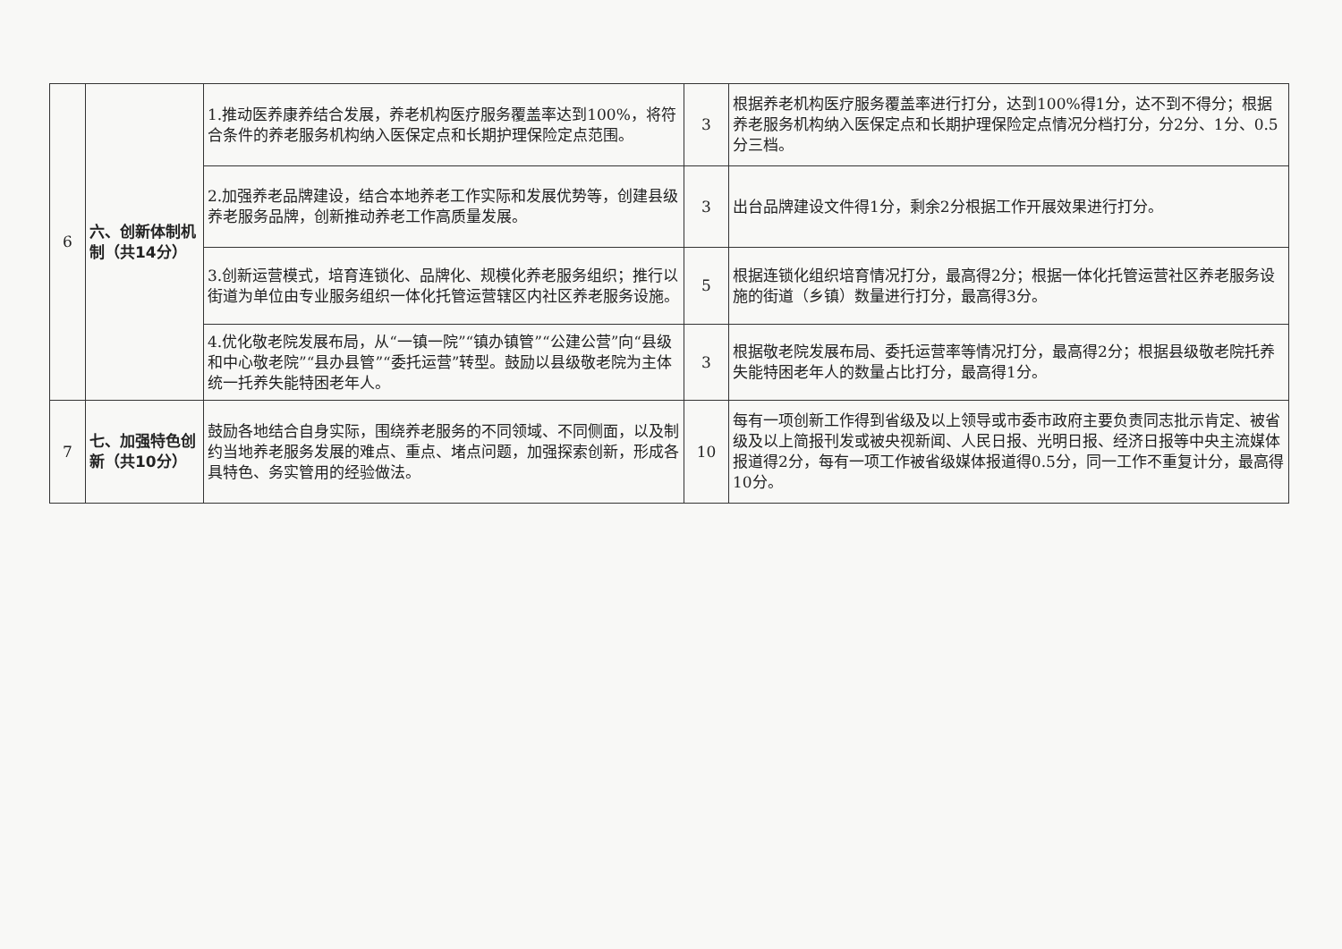| 6 | 六、创新体制机制（共14分） | 1.推动医养康养结合发展，养老机构医疗服务覆盖率达到100%，将符合条件的养老服务机构纳入医保定点和长期护理保险定点范围。 | 3 | 根据养老机构医疗服务覆盖率进行打分，达到100%得1分，达不到不得分；根据养老服务机构纳入医保定点和长期护理保险定点情况分档打分，分2分、1分、0.5分三档。 |
| | | 2.加强养老品牌建设，结合本地养老工作实际和发展优势等，创建县级养老服务品牌，创新推动养老工作高质量发展。 | 3 | 出台品牌建设文件得1分，剩余2分根据工作开展效果进行打分。 |
| | | 3.创新运营模式，培育连锁化、品牌化、规模化养老服务组织；推行以街道为单位由专业服务组织一体化托管运营辖区内社区养老服务设施。 | 5 | 根据连锁化组织培育情况打分，最高得2分；根据一体化托管运营社区养老服务设施的街道（乡镇）数量进行打分，最高得3分。 |
| | | 4.优化敬老院发展布局，从“一镇一院”“镇办镇管”“公建公营”向“县级和中心敬老院”“县办县管”“委托运营”转型。鼓励以县级敬老院为主体统一托养失能特困老年人。 | 3 | 根据敬老院发展布局、委托运营率等情况打分，最高得2分；根据县级敬老院托养失能特困老年人的数量占比打分，最高得1分。 |
| 7 | 七、加强特色创新（共10分） | 鼓励各地结合自身实际，围绕养老服务的不同领域、不同侧面，以及制约当地养老服务发展的难点、重点、堵点问题，加强探索创新，形成各具特色、务实管用的经验做法。 | 10 | 每有一项创新工作得到省级及以上领导或市委市政府主要负责同志批示肯定、被省级及以上简报刊发或被央视新闻、人民日报、光明日报、经济日报等中央主流媒体报道得2分，每有一项工作被省级媒体报道得0.5分，同一工作不重复计分，最高得10分。 |